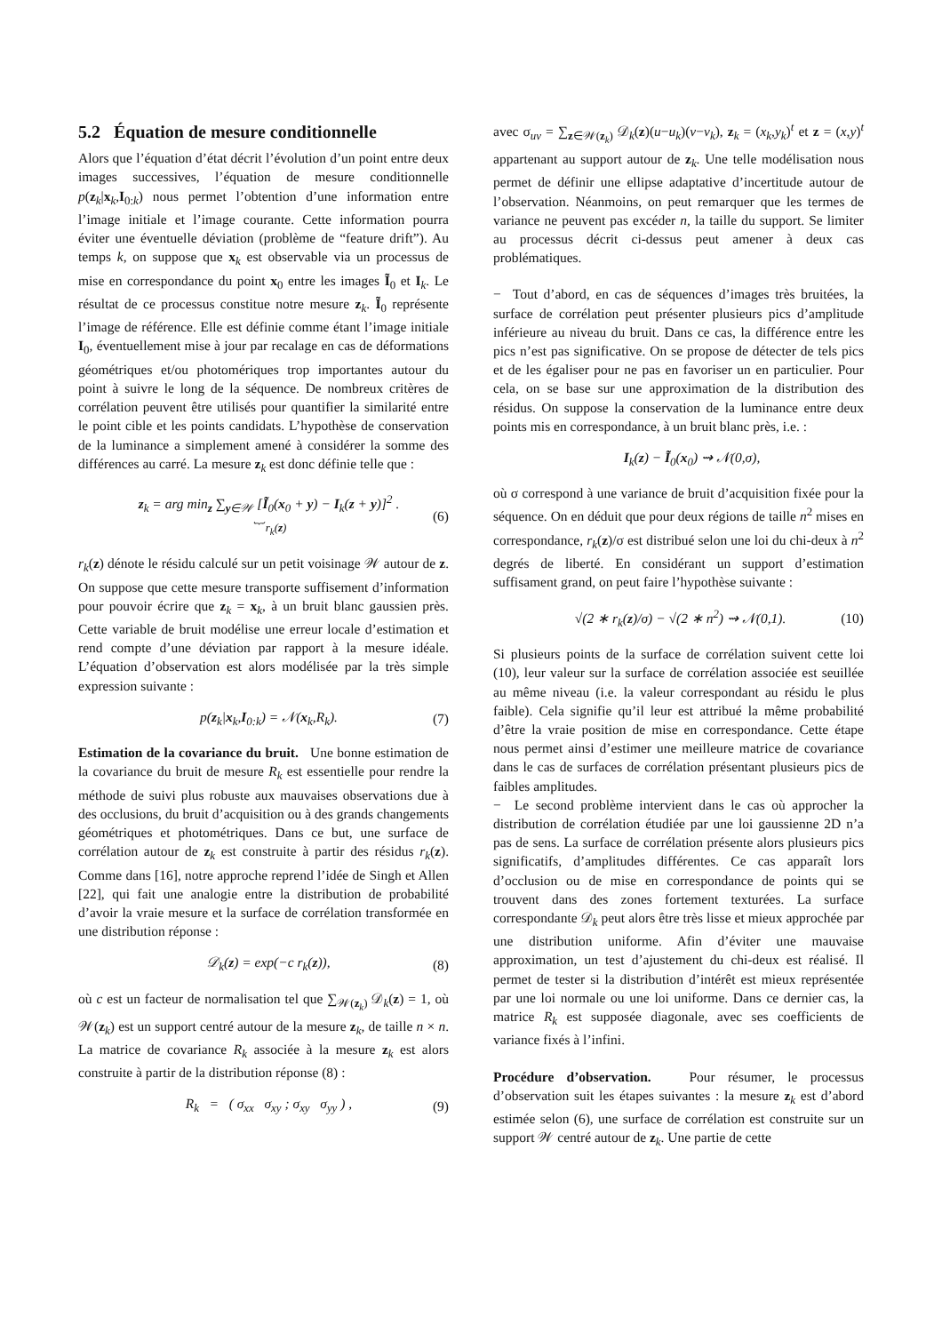5.2 Équation de mesure conditionnelle
Alors que l’équation d’état décrit l’évolution d’un point entre deux images successives, l’équation de mesure conditionnelle p(z<sub>k</sub>|x<sub>k</sub>,I<sub>0:k</sub>) nous permet l’obtention d’une information entre l’image initiale et l’image courante. Cette information pourra éviter une éventuelle déviation (problème de “feature drift”). Au temps k, on suppose que x<sub>k</sub> est observable via un processus de mise en correspondance du point x<sub>0</sub> entre les images Ĩ<sub>0</sub> et I<sub>k</sub>. Le résultat de ce processus constitue notre mesure z<sub>k</sub>. Ĩ<sub>0</sub> représente l’image de référence. Elle est définie comme étant l’image initiale I<sub>0</sub>, éventuellement mise à jour par recalage en cas de déformations géométriques et/ou photomériques trop importantes autour du point à suivre le long de la séquence. De nombreux critères de corrélation peuvent être utilisés pour quantifier la similarité entre le point cible et les points candidats. L’hypothèse de conservation de la luminance a simplement amené à considérer la somme des différences au carré. La mesure z<sub>k</sub> est donc définie telle que :
z<sub>k</sub> = arg min<sub>z</sub> ∑<sub>y∈𝒲</sub> [Ĩ<sub>0</sub>(x<sub>0</sub> + y) − I<sub>k</sub>(z + y)]<sup>2</sup> .
︸ r<sub>k</sub>(z) (6)
r<sub>k</sub>(z) dénote le résidu calculé sur un petit voisinage 𝒲 autour de z. On suppose que cette mesure transporte suffisement d’information pour pouvoir écrire que z<sub>k</sub> = x<sub>k</sub>, à un bruit blanc gaussien près. Cette variable de bruit modélise une erreur locale d’estimation et rend compte d’une déviation par rapport à la mesure idéale. L’équation d’observation est alors modélisée par la très simple expression suivante :
p(z<sub>k</sub>|x<sub>k</sub>,I<sub>0:k</sub>) = 𝒩(x<sub>k</sub>,R<sub>k</sub>). (7)
Estimation de la covariance du bruit. Une bonne estimation de la covariance du bruit de mesure R<sub>k</sub> est essentielle pour rendre la méthode de suivi plus robuste aux mauvaises observations due à des occlusions, du bruit d’acquisition ou à des grands changements géométriques et photométriques. Dans ce but, une surface de corrélation autour de z<sub>k</sub> est construite à partir des résidus r<sub>k</sub>(z). Comme dans [16], notre approche reprend l’idée de Singh et Allen [22], qui fait une analogie entre la distribution de probabilité d’avoir la vraie mesure et la surface de corrélation transformée en une distribution réponse :
𝒟<sub>k</sub>(z) = exp(−c r<sub>k</sub>(z)), (8)
où c est un facteur de normalisation tel que ∑<sub>𝒲(z<sub>k</sub>)</sub> 𝒟<sub>k</sub>(z) = 1, où 𝒲(z<sub>k</sub>) est un support centré autour de la mesure z<sub>k</sub>, de taille n × n. La matrice de covariance R<sub>k</sub> associée à la mesure z<sub>k</sub> est alors construite à partir de la distribution réponse (8) :
R<sub>k</sub> = ( σ<sub>xx</sub> σ<sub>xy</sub> ; σ<sub>xy</sub> σ<sub>yy</sub> ) , (9)
avec σ<sub>uv</sub> = ∑<sub>z∈𝒲(z<sub>k</sub>)</sub> 𝒟<sub>k</sub>(z)(u−u<sub>k</sub>)(v−v<sub>k</sub>), z<sub>k</sub> = (x<sub>k</sub>,y<sub>k</sub>)<sup>t</sup> et z = (x,y)<sup>t</sup> appartenant au support autour de z<sub>k</sub>. Une telle modélisation nous permet de définir une ellipse adaptative d’incertitude autour de l’observation. Néanmoins, on peut remarquer que les termes de variance ne peuvent pas excéder n, la taille du support. Se limiter au processus décrit ci-dessus peut amener à deux cas problématiques.
− Tout d’abord, en cas de séquences d’images très bruitées, la surface de corrélation peut présenter plusieurs pics d’amplitude inférieure au niveau du bruit. Dans ce cas, la différence entre les pics n’est pas significative. On se propose de détecter de tels pics et de les égaliser pour ne pas en favoriser un en particulier. Pour cela, on se base sur une approximation de la distribution des résidus. On suppose la conservation de la luminance entre deux points mis en correspondance, à un bruit blanc près, i.e. :
I<sub>k</sub>(z) − Ĩ<sub>0</sub>(x<sub>0</sub>) ⇝ 𝒩(0,σ),
où σ correspond à une variance de bruit d’acquisition fixée pour la séquence. On en déduit que pour deux régions de taille n<sup>2</sup> mises en correspondance, r<sub>k</sub>(z)/σ est distribué selon une loi du chi-deux à n<sup>2</sup> degrés de liberté. En considérant un support d’estimation suffisament grand, on peut faire l’hypothèse suivante :
√(2 ∗ r<sub>k</sub>(z)/σ) − √(2 ∗ n<sup>2</sup>) ⇝ 𝒩(0,1). (10)
Si plusieurs points de la surface de corrélation suivent cette loi (10), leur valeur sur la surface de corrélation associée est seuillée au même niveau (i.e. la valeur correspondant au résidu le plus faible). Cela signifie qu’il leur est attribué la même probabilité d’être la vraie position de mise en correspondance. Cette étape nous permet ainsi d’estimer une meilleure matrice de covariance dans le cas de surfaces de corrélation présentant plusieurs pics de faibles amplitudes.
− Le second problème intervient dans le cas où approcher la distribution de corrélation étudiée par une loi gaussienne 2D n’a pas de sens. La surface de corrélation présente alors plusieurs pics significatifs, d’amplitudes différentes. Ce cas apparaît lors d’occlusion ou de mise en correspondance de points qui se trouvent dans des zones fortement texturées. La surface correspondante 𝒟<sub>k</sub> peut alors être très lisse et mieux approchée par une distribution uniforme. Afin d’éviter une mauvaise approximation, un test d’ajustement du chi-deux est réalisé. Il permet de tester si la distribution d’intérêt est mieux représentée par une loi normale ou une loi uniforme. Dans ce dernier cas, la matrice R<sub>k</sub> est supposée diagonale, avec ses coefficients de variance fixés à l’infini.
Procédure d’observation. Pour résumer, le processus d’observation suit les étapes suivantes : la mesure z<sub>k</sub> est d’abord estimée selon (6), une surface de corrélation est construite sur un support 𝒲 centré autour de z<sub>k</sub>. Une partie de cette